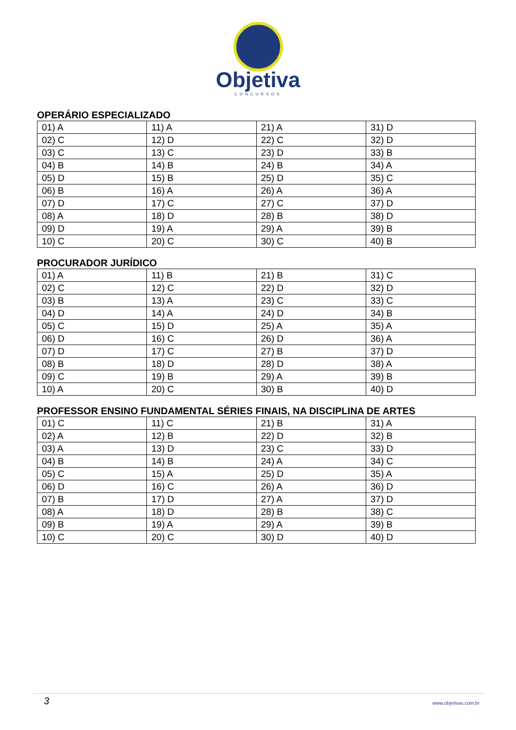Objetiva
CONCURSOS
OPERÁRIO ESPECIALIZADO
| 01) A | 11) A | 21) A | 31) D |
| 02) C | 12) D | 22) C | 32) D |
| 03) C | 13) C | 23) D | 33) B |
| 04) B | 14) B | 24) B | 34) A |
| 05) D | 15) B | 25) D | 35) C |
| 06) B | 16) A | 26) A | 36) A |
| 07) D | 17) C | 27) C | 37) D |
| 08) A | 18) D | 28) B | 38) D |
| 09) D | 19) A | 29) A | 39) B |
| 10) C | 20) C | 30) C | 40) B |
PROCURADOR JURÍDICO
| 01) A | 11) B | 21) B | 31) C |
| 02) C | 12) C | 22) D | 32) D |
| 03) B | 13) A | 23) C | 33) C |
| 04) D | 14) A | 24) D | 34) B |
| 05) C | 15) D | 25) A | 35) A |
| 06) D | 16) C | 26) D | 36) A |
| 07) D | 17) C | 27) B | 37) D |
| 08) B | 18) D | 28) D | 38) A |
| 09) C | 19) B | 29) A | 39) B |
| 10) A | 20) C | 30) B | 40) D |
PROFESSOR ENSINO FUNDAMENTAL SÉRIES FINAIS, NA DISCIPLINA DE ARTES
| 01) C | 11) C | 21) B | 31) A |
| 02) A | 12) B | 22) D | 32) B |
| 03) A | 13) D | 23) C | 33) D |
| 04) B | 14) B | 24) A | 34) C |
| 05) C | 15) A | 25) D | 35) A |
| 06) D | 16) C | 26) A | 36) D |
| 07) B | 17) D | 27) A | 37) D |
| 08) A | 18) D | 28) B | 38) C |
| 09) B | 19) A | 29) A | 39) B |
| 10) C | 20) C | 30) D | 40) D |
3 www.objetivas.com.br